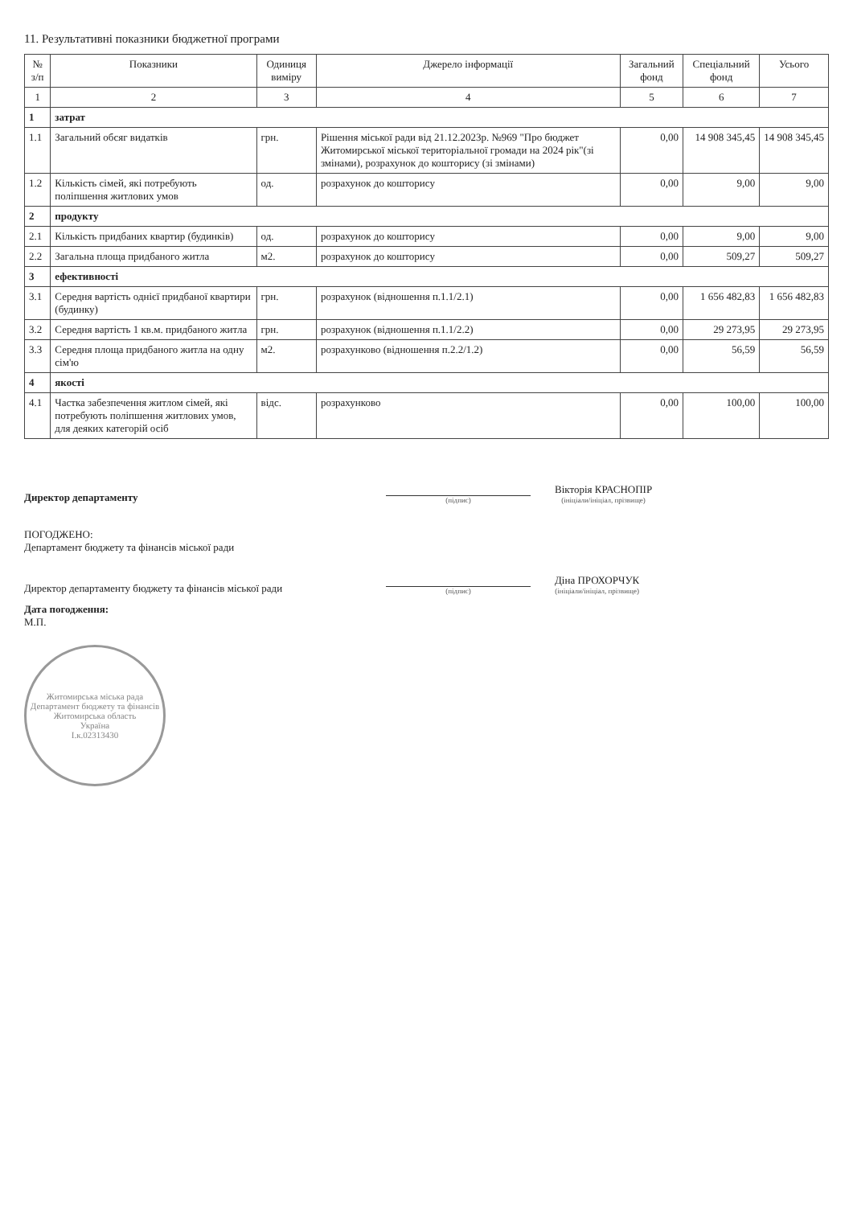11. Результативні показники бюджетної програми
| № з/п | Показники | Одиниця виміру | Джерело інформації | Загальний фонд | Спеціальний фонд | Усього |
| --- | --- | --- | --- | --- | --- | --- |
| 1 | 2 | 3 | 4 | 5 | 6 | 7 |
| 1 | затрат | | | | | |
| 1.1 | Загальний обсяг видатків | грн. | Рішення міської ради від 21.12.2023р. №969 "Про бюджет Житомирської міської територіальної громади на 2024 рік"(зі змінами), розрахунок до кошторису (зі змінами) | 0,00 | 14 908 345,45 | 14 908 345,45 |
| 1.2 | Кількість сімей, які потребують поліпшення житлових умов | од. | розрахунок до кошторису | 0,00 | 9,00 | 9,00 |
| 2 | продукту | | | | | |
| 2.1 | Кількість придбаних квартир (будинків) | од. | розрахунок до кошторису | 0,00 | 9,00 | 9,00 |
| 2.2 | Загальна площа придбаного житла | м2. | розрахунок до кошторису | 0,00 | 509,27 | 509,27 |
| 3 | ефективності | | | | | |
| 3.1 | Середня вартість однієї придбаної квартири (будинку) | грн. | розрахунок (відношення п.1.1/2.1) | 0,00 | 1 656 482,83 | 1 656 482,83 |
| 3.2 | Середня вартість 1 кв.м. придбаного житла | грн. | розрахунок (відношення п.1.1/2.2) | 0,00 | 29 273,95 | 29 273,95 |
| 3.3 | Середня площа придбаного житла на одну сім'ю | м2. | розрахунково (відношення п.2.2/1.2) | 0,00 | 56,59 | 56,59 |
| 4 | якості | | | | | |
| 4.1 | Частка забезпечення житлом сімей, які потребують поліпшення житлових умов, для деяких категорій осіб | відс. | розрахунково | 0,00 | 100,00 | 100,00 |
Директор департаменту
(підпис)
Вікторія КРАСНОПІР
(ініціали/ініціал, прізвище)
ПОГОДЖЕНО:
Департамент бюджету та фінансів міської ради
Директор департаменту бюджету та фінансів міської ради
(підпис)
Діна ПРОХОРЧУК
(ініціали/ініціал, прізвище)
Дата погодження:
М.П.
Житомирська міська рада
Департамент бюджету та фінансів
Житомирська область
Україна
І.к.02313430